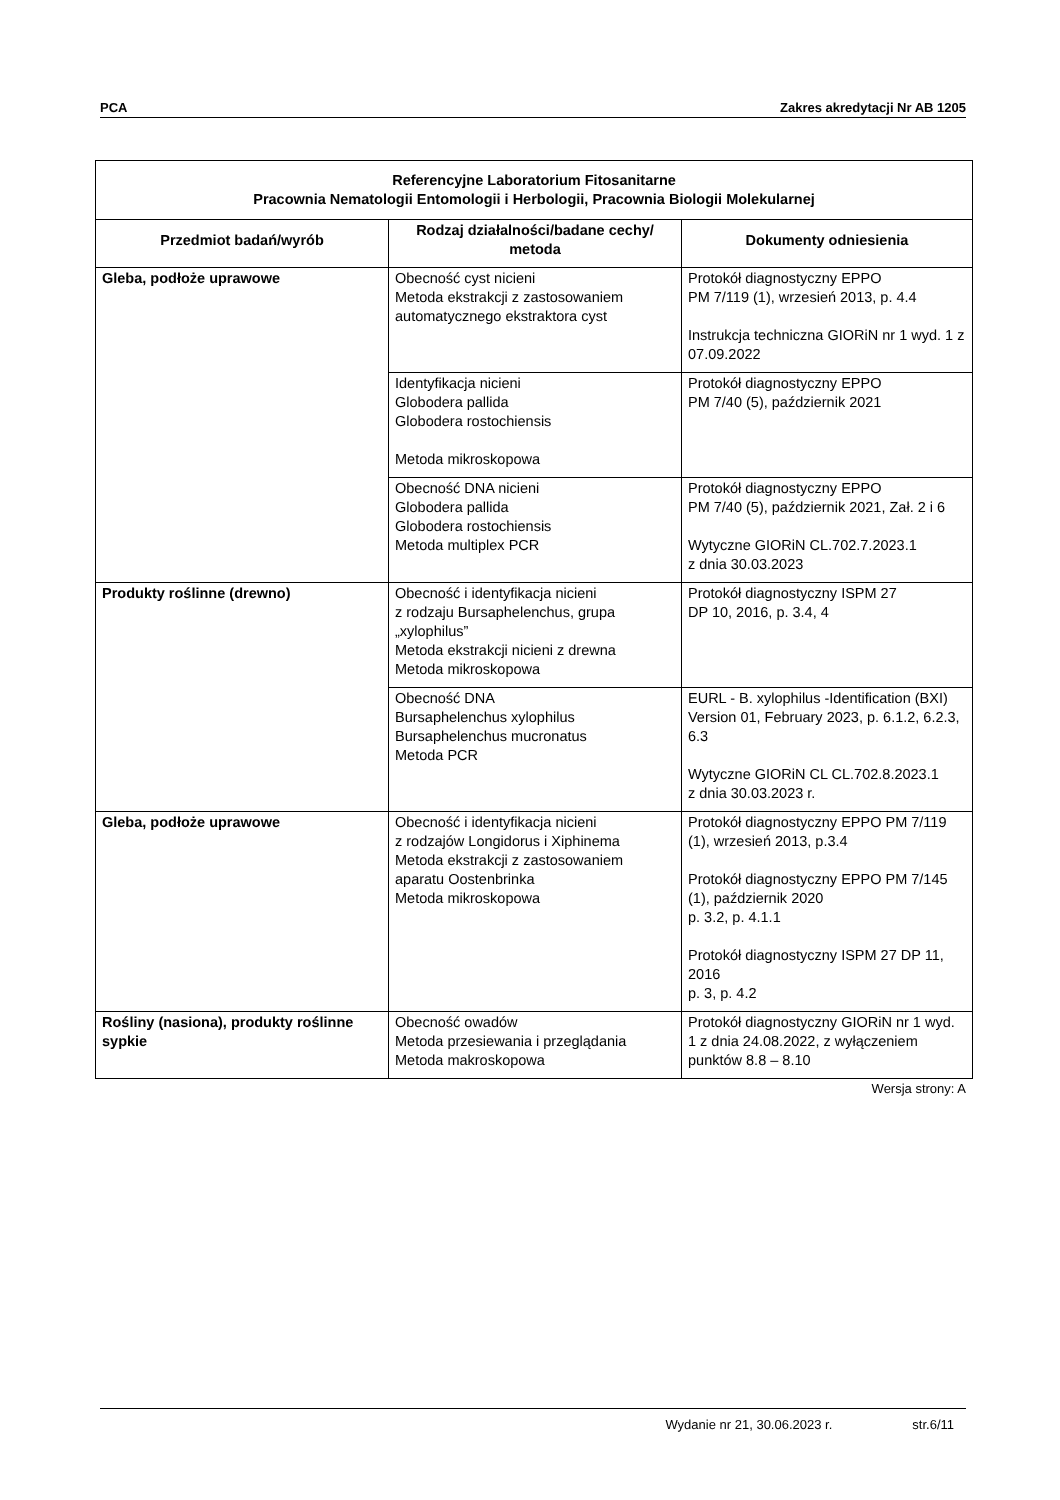PCA Zakres akredytacji Nr AB 1205
| Referencyjne Laboratorium Fitosanitarne Pracownia Nematologii Entomologii i Herbologii, Pracownia Biologii Molekularnej | | |
| --- | --- | --- |
| Przedmiot badań/wyrób | Rodzaj działalności/badane cechy/ metoda | Dokumenty odniesienia |
| Gleba, podłoże uprawowe | Obecność cyst nicieni Metoda ekstrakcji z zastosowaniem automatycznego ekstraktora cyst | Protokół diagnostyczny EPPO PM 7/119 (1), wrzesień 2013, p. 4.4 Instrukcja techniczna GIORiN nr 1 wyd. 1 z 07.09.2022 |
| | Identyfikacja nicieni Globodera pallida Globodera rostochiensis Metoda mikroskopowa | Protokół diagnostyczny EPPO PM 7/40 (5), październik 2021 |
| | Obecność DNA nicieni Globodera pallida Globodera rostochiensis Metoda multiplex PCR | Protokół diagnostyczny EPPO PM 7/40 (5), październik 2021, Zał. 2 i 6 Wytyczne GIORiN CL.702.7.2023.1 z dnia 30.03.2023 |
| Produkty roślinne (drewno) | Obecność i identyfikacja nicieni z rodzaju Bursaphelenchus, grupa „xylophilus” Metoda ekstrakcji nicieni z drewna Metoda mikroskopowa | Protokół diagnostyczny ISPM 27 DP 10, 2016, p. 3.4, 4 |
| | Obecność DNA Bursaphelenchus xylophilus Bursaphelenchus mucronatus Metoda PCR | EURL - B. xylophilus -Identification (BXI) Version 01, February 2023, p. 6.1.2, 6.2.3, 6.3 Wytyczne GIORiN CL CL.702.8.2023.1 z dnia 30.03.2023 r. |
| Gleba, podłoże uprawowe | Obecność i identyfikacja nicieni z rodzajów Longidorus i Xiphinema Metoda ekstrakcji z zastosowaniem aparatu Oostenbrinka Metoda mikroskopowa | Protokół diagnostyczny EPPO PM 7/119 (1), wrzesień 2013, p.3.4 Protokół diagnostyczny EPPO PM 7/145 (1), październik 2020 p. 3.2, p. 4.1.1 Protokół diagnostyczny ISPM 27 DP 11, 2016 p. 3, p. 4.2 |
| Rośliny (nasiona), produkty roślinne sypkie | Obecność owadów Metoda przesiewania i przeglądania Metoda makroskopowa | Protokół diagnostyczny GIORiN nr 1 wyd. 1 z dnia 24.08.2022, z wyłączeniem punktów 8.8 – 8.10 |
Wersja strony: A
Wydanie nr 21, 30.06.2023 r. str.6/11